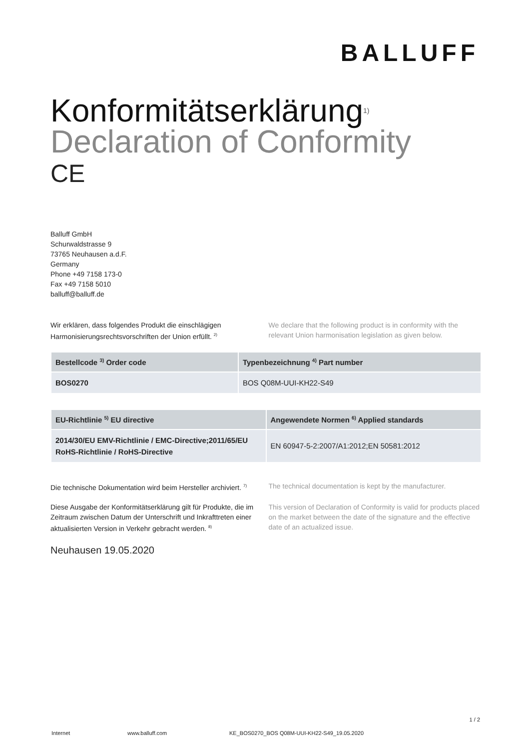BALLUFF
Konformitätserklärung<sup>1)</sup>
Declaration of Conformity
CE
Balluff GmbH
Schurwaldstrasse 9
73765 Neuhausen a.d.F.
Germany
Phone +49 7158 173-0
Fax +49 7158 5010
balluff@balluff.de
Wir erklären, dass folgendes Produkt die einschlägigen Harmonisierungsrechtsvorschriften der Union erfüllt. <sup>2)</sup>
We declare that the following product is in conformity with the relevant Union harmonisation legislation as given below.
| Bestellcode <sup>3)</sup> Order code | Typenbezeichnung <sup>4)</sup> Part number |
| --- | --- |
| BOS0270 | BOS Q08M-UUI-KH22-S49 |
| EU-Richtlinie <sup>5)</sup> EU directive | Angewendete Normen <sup>6)</sup> Applied standards |
| --- | --- |
| 2014/30/EU EMV-Richtlinie / EMC-Directive;2011/65/EU RoHS-Richtlinie / RoHS-Directive | EN 60947-5-2:2007/A1:2012;EN 50581:2012 |
Die technische Dokumentation wird beim Hersteller archiviert. <sup>7)</sup>
The technical documentation is kept by the manufacturer.
Diese Ausgabe der Konformitätserklärung gilt für Produkte, die im Zeitraum zwischen Datum der Unterschrift und Inkrafttreten einer aktualisierten Version in Verkehr gebracht werden. <sup>8)</sup>
This version of Declaration of Conformity is valid for products placed on the market between the date of the signature and the effective date of an actualized issue.
Neuhausen 19.05.2020
1 / 2
Internet www.balluff.com KE_BOS0270_BOS Q08M-UUI-KH22-S49_19.05.2020